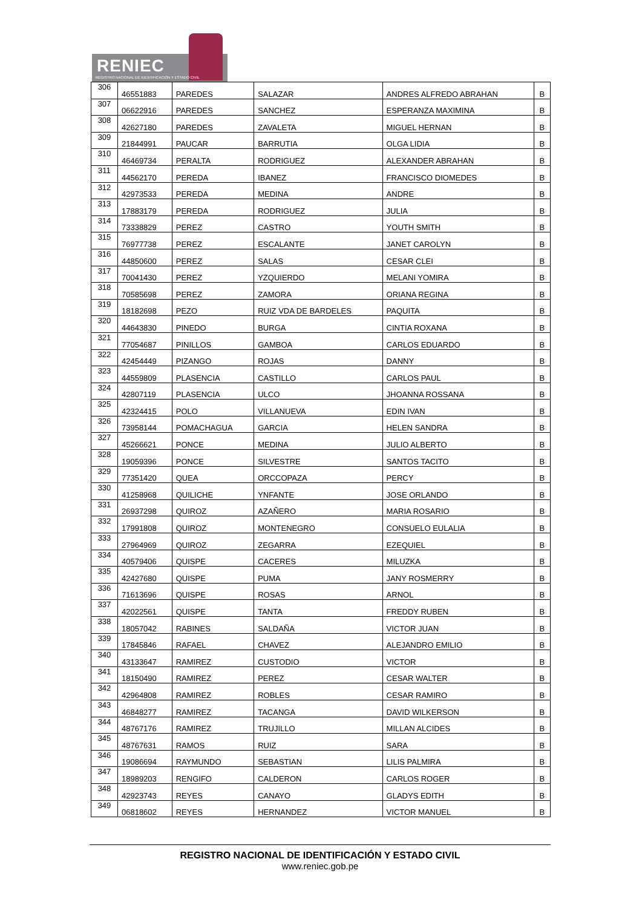RENIEC
REGISTRO NACIONAL DE IDENTIFICACIÓN Y ESTADO CIVIL
| 306 | 46551883 | PAREDES | SALAZAR | ANDRES ALFREDO ABRAHAN | B |
| 307 | 06622916 | PAREDES | SANCHEZ | ESPERANZA MAXIMINA | B |
| 308 | 42627180 | PAREDES | ZAVALETA | MIGUEL HERNAN | B |
| 309 | 21844991 | PAUCAR | BARRUTIA | OLGA LIDIA | B |
| 310 | 46469734 | PERALTA | RODRIGUEZ | ALEXANDER ABRAHAN | B |
| 311 | 44562170 | PEREDA | IBANEZ | FRANCISCO DIOMEDES | B |
| 312 | 42973533 | PEREDA | MEDINA | ANDRE | B |
| 313 | 17883179 | PEREDA | RODRIGUEZ | JULIA | B |
| 314 | 73338829 | PEREZ | CASTRO | YOUTH SMITH | B |
| 315 | 76977738 | PEREZ | ESCALANTE | JANET CAROLYN | B |
| 316 | 44850600 | PEREZ | SALAS | CESAR CLEI | B |
| 317 | 70041430 | PEREZ | YZQUIERDO | MELANI YOMIRA | B |
| 318 | 70585698 | PEREZ | ZAMORA | ORIANA REGINA | B |
| 319 | 18182698 | PEZO | RUIZ VDA DE BARDELES | PAQUITA | B |
| 320 | 44643830 | PINEDO | BURGA | CINTIA ROXANA | B |
| 321 | 77054687 | PINILLOS | GAMBOA | CARLOS EDUARDO | B |
| 322 | 42454449 | PIZANGO | ROJAS | DANNY | B |
| 323 | 44559809 | PLASENCIA | CASTILLO | CARLOS PAUL | B |
| 324 | 42807119 | PLASENCIA | ULCO | JHOANNA ROSSANA | B |
| 325 | 42324415 | POLO | VILLANUEVA | EDIN IVAN | B |
| 326 | 73958144 | POMACHAGUA | GARCIA | HELEN SANDRA | B |
| 327 | 45266621 | PONCE | MEDINA | JULIO ALBERTO | B |
| 328 | 19059396 | PONCE | SILVESTRE | SANTOS TACITO | B |
| 329 | 77351420 | QUEA | ORCCOPAZA | PERCY | B |
| 330 | 41258968 | QUILICHE | YNFANTE | JOSE ORLANDO | B |
| 331 | 26937298 | QUIROZ | AZAÑERO | MARIA ROSARIO | B |
| 332 | 17991808 | QUIROZ | MONTENEGRO | CONSUELO EULALIA | B |
| 333 | 27964969 | QUIROZ | ZEGARRA | EZEQUIEL | B |
| 334 | 40579406 | QUISPE | CACERES | MILUZKA | B |
| 335 | 42427680 | QUISPE | PUMA | JANY ROSMERRY | B |
| 336 | 71613696 | QUISPE | ROSAS | ARNOL | B |
| 337 | 42022561 | QUISPE | TANTA | FREDDY RUBEN | B |
| 338 | 18057042 | RABINES | SALDAÑA | VICTOR JUAN | B |
| 339 | 17845846 | RAFAEL | CHAVEZ | ALEJANDRO EMILIO | B |
| 340 | 43133647 | RAMIREZ | CUSTODIO | VICTOR | B |
| 341 | 18150490 | RAMIREZ | PEREZ | CESAR WALTER | B |
| 342 | 42964808 | RAMIREZ | ROBLES | CESAR RAMIRO | B |
| 343 | 46848277 | RAMIREZ | TACANGA | DAVID WILKERSON | B |
| 344 | 48767176 | RAMIREZ | TRUJILLO | MILLAN ALCIDES | B |
| 345 | 48767631 | RAMOS | RUIZ | SARA | B |
| 346 | 19086694 | RAYMUNDO | SEBASTIAN | LILIS PALMIRA | B |
| 347 | 18989203 | RENGIFO | CALDERON | CARLOS ROGER | B |
| 348 | 42923743 | REYES | CANAYO | GLADYS EDITH | B |
| 349 | 06818602 | REYES | HERNANDEZ | VICTOR MANUEL | B |
REGISTRO NACIONAL DE IDENTIFICACIÓN Y ESTADO CIVIL
www.reniec.gob.pe